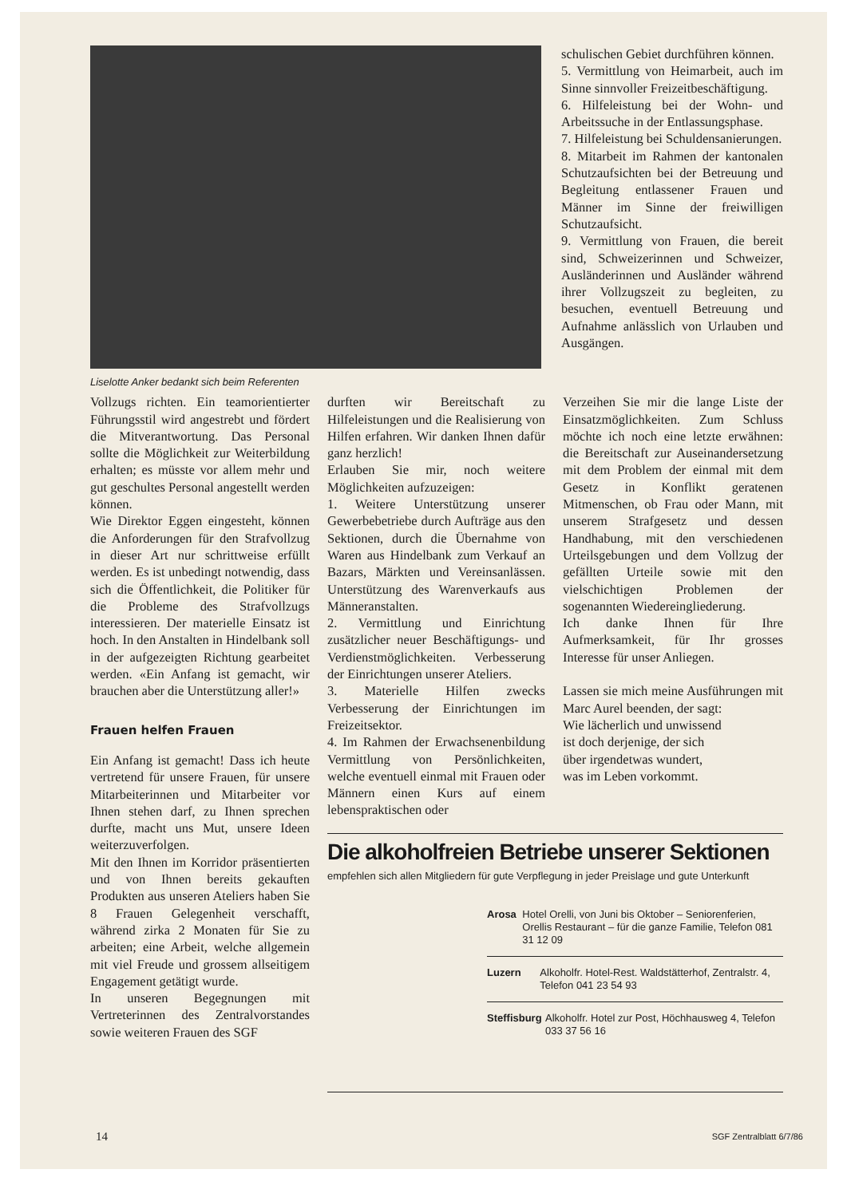Liselotte Anker bedankt sich beim Referenten
schulischen Gebiet durchführen können.
5. Vermittlung von Heimarbeit, auch im Sinne sinnvoller Freizeitbeschäftigung.
6. Hilfeleistung bei der Wohn- und Arbeitssuche in der Entlassungsphase.
7. Hilfeleistung bei Schuldensanierungen.
8. Mitarbeit im Rahmen der kantonalen Schutzaufsichten bei der Betreuung und Begleitung entlassener Frauen und Männer im Sinne der freiwilligen Schutzaufsicht.
9. Vermittlung von Frauen, die bereit sind, Schweizerinnen und Schweizer, Ausländerinnen und Ausländer während ihrer Vollzugszeit zu begleiten, zu besuchen, eventuell Betreuung und Aufnahme anlässlich von Urlauben und Ausgängen.
Vollzugs richten. Ein teamorientierter Führungsstil wird angestrebt und fördert die Mitverantwortung. Das Personal sollte die Möglichkeit zur Weiterbildung erhalten; es müsste vor allem mehr und gut geschultes Personal angestellt werden können.
Wie Direktor Eggen eingesteht, können die Anforderungen für den Strafvollzug in dieser Art nur schrittweise erfüllt werden. Es ist unbedingt notwendig, dass sich die Öffentlichkeit, die Politiker für die Probleme des Strafvollzugs interessieren. Der materielle Einsatz ist hoch. In den Anstalten in Hindelbank soll in der aufgezeigten Richtung gearbeitet werden. «Ein Anfang ist gemacht, wir brauchen aber die Unterstützung aller!»
Frauen helfen Frauen
Ein Anfang ist gemacht! Dass ich heute vertretend für unsere Frauen, für unsere Mitarbeiterinnen und Mitarbeiter vor Ihnen stehen darf, zu Ihnen sprechen durfte, macht uns Mut, unsere Ideen weiterzuverfolgen.
Mit den Ihnen im Korridor präsentierten und von Ihnen bereits gekauften Produkten aus unseren Ateliers haben Sie 8 Frauen Gelegenheit verschafft, während zirka 2 Monaten für Sie zu arbeiten; eine Arbeit, welche allgemein mit viel Freude und grossem allseitigem Engagement getätigt wurde.
In unseren Begegnungen mit Vertreterinnen des Zentralvorstandes sowie weiteren Frauen des SGF
durften wir Bereitschaft zu Hilfeleistungen und die Realisierung von Hilfen erfahren. Wir danken Ihnen dafür ganz herzlich!
Erlauben Sie mir, noch weitere Möglichkeiten aufzuzeigen:
1. Weitere Unterstützung unserer Gewerbebetriebe durch Aufträge aus den Sektionen, durch die Übernahme von Waren aus Hindelbank zum Verkauf an Bazars, Märkten und Vereinsanlässen. Unterstützung des Warenverkaufs aus Männeranstalten.
2. Vermittlung und Einrichtung zusätzlicher neuer Beschäftigungs- und Verdienstmöglichkeiten. Verbesserung der Einrichtungen unserer Ateliers.
3. Materielle Hilfen zwecks Verbesserung der Einrichtungen im Freizeitsektor.
4. Im Rahmen der Erwachsenenbildung Vermittlung von Persönlichkeiten, welche eventuell einmal mit Frauen oder Männern einen Kurs auf einem lebenspraktischen oder
Verzeihen Sie mir die lange Liste der Einsatzmöglichkeiten. Zum Schluss möchte ich noch eine letzte erwähnen: die Bereitschaft zur Auseinandersetzung mit dem Problem der einmal mit dem Gesetz in Konflikt geratenen Mitmenschen, ob Frau oder Mann, mit unserem Strafgesetz und dessen Handhabung, mit den verschiedenen Urteilsgebungen und dem Vollzug der gefällten Urteile sowie mit den vielschichtigen Problemen der sogenannten Wiedereingliederung.
Ich danke Ihnen für Ihre Aufmerksamkeit, für Ihr grosses Interesse für unser Anliegen.
Lassen sie mich meine Ausführungen mit Marc Aurel beenden, der sagt:
Wie lächerlich und unwissend
ist doch derjenige, der sich
über irgendetwas wundert,
was im Leben vorkommt.
Die alkoholfreien Betriebe unserer Sektionen
empfehlen sich allen Mitgliedern für gute Verpflegung in jeder Preislage und gute Unterkunft
Arosa Hotel Orelli, von Juni bis Oktober – Seniorenferien, Orellis Restaurant – für die ganze Familie, Telefon 081 31 12 09
Luzern Alkoholfr. Hotel-Rest. Waldstätterhof, Zentralstr. 4, Telefon 041 23 54 93
Steffisburg Alkoholfr. Hotel zur Post, Höchhausweg 4, Telefon 033 37 56 16
14 SGF Zentralblatt 6/7/86